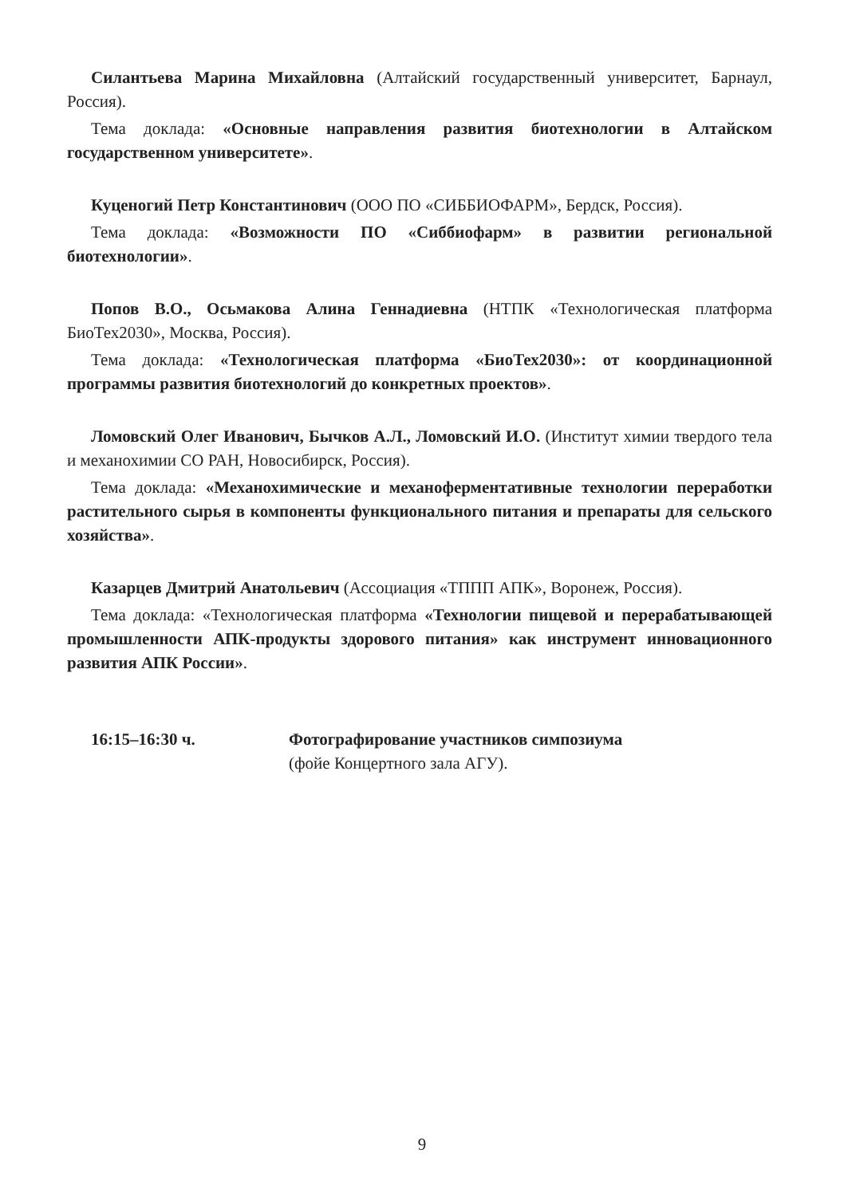Силантьева Марина Михайловна (Алтайский государственный университет, Барнаул, Россия).
Тема доклада: «Основные направления развития биотехнологии в Алтайском государственном университете».
Куценогий Петр Константинович (ООО ПО «СИББИОФАРМ», Бердск, Россия).
Тема доклада: «Возможности ПО «Сиббиофарм» в развитии региональной биотехнологии».
Попов В.О., Осьмакова Алина Геннадиевна (НТПК «Технологическая платформа БиоТех2030», Москва, Россия).
Тема доклада: «Технологическая платформа «БиоТех2030»: от координационной программы развития биотехнологий до конкретных проектов».
Ломовский Олег Иванович, Бычков А.Л., Ломовский И.О. (Институт химии твердого тела и механохимии СО РАН, Новосибирск, Россия).
Тема доклада: «Механохимические и механоферментативные технологии переработки растительного сырья в компоненты функционального питания и препараты для сельского хозяйства».
Казарцев Дмитрий Анатольевич (Ассоциация «ТППП АПК», Воронеж, Россия).
Тема доклада: «Технологическая платформа «Технологии пищевой и перерабатывающей промышленности АПК-продукты здорового питания» как инструмент инновационного развития АПК России».
16:15–16:30 ч. Фотографирование участников симпозиума
(фойе Концертного зала АГУ).
9